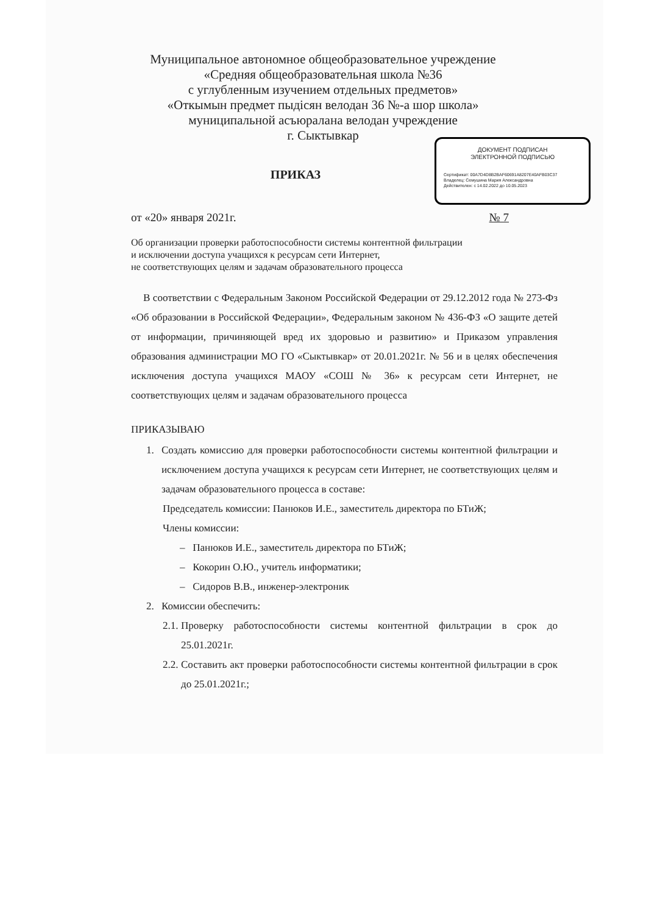ДОКУМЕНТ ПОДПИСАН
ЭЛЕКТРОННОЙ ПОДПИСЬЮ
Сертификат: 00A7D4D8B2BAF60691A8207E40AFB03C37
Владелец: Семушина Мария Александровна
Действителен: с 14.02.2022 до 10.05.2023
Муниципальное автономное общеобразовательное учреждение
«Средняя общеобразовательная школа №36
с углубленным изучением отдельных предметов»
«Откымын предмет пыдiсян велодан 36 №-а шор школа»
муниципальной асъюралана велодан учреждение
г. Сыктывкар
ПРИКАЗ
от «20» января 2021г. № 7
Об организации проверки работоспособности системы контентной фильтрации
и исключении доступа учащихся к ресурсам сети Интернет,
не соответствующих целям и задачам образовательного процесса
В соответствии с Федеральным Законом Российской Федерации от 29.12.2012 года № 273-Фз «Об образовании в Российской Федерации», Федеральным законом № 436-ФЗ «О защите детей от информации, причиняющей вред их здоровью и развитию» и Приказом управления образования администрации МО ГО «Сыктывкар» от 20.01.2021г. № 56 и в целях обеспечения исключения доступа учащихся МАОУ «СОШ № 36» к ресурсам сети Интернет, не соответствующих целям и задачам образовательного процесса
ПРИКАЗЫВАЮ
1. Создать комиссию для проверки работоспособности системы контентной фильтрации и исключением доступа учащихся к ресурсам сети Интернет, не соответствующих целям и задачам образовательного процесса в составе:
Председатель комиссии: Панюков И.Е., заместитель директора по БТиЖ;
Члены комиссии:
– Панюков И.Е., заместитель директора по БТиЖ;
– Кокорин О.Ю., учитель информатики;
– Сидоров В.В., инженер-электроник
2. Комиссии обеспечить:
2.1. Проверку работоспособности системы контентной фильтрации в срок до 25.01.2021г.
2.2. Составить акт проверки работоспособности системы контентной фильтрации в срок до 25.01.2021г.;